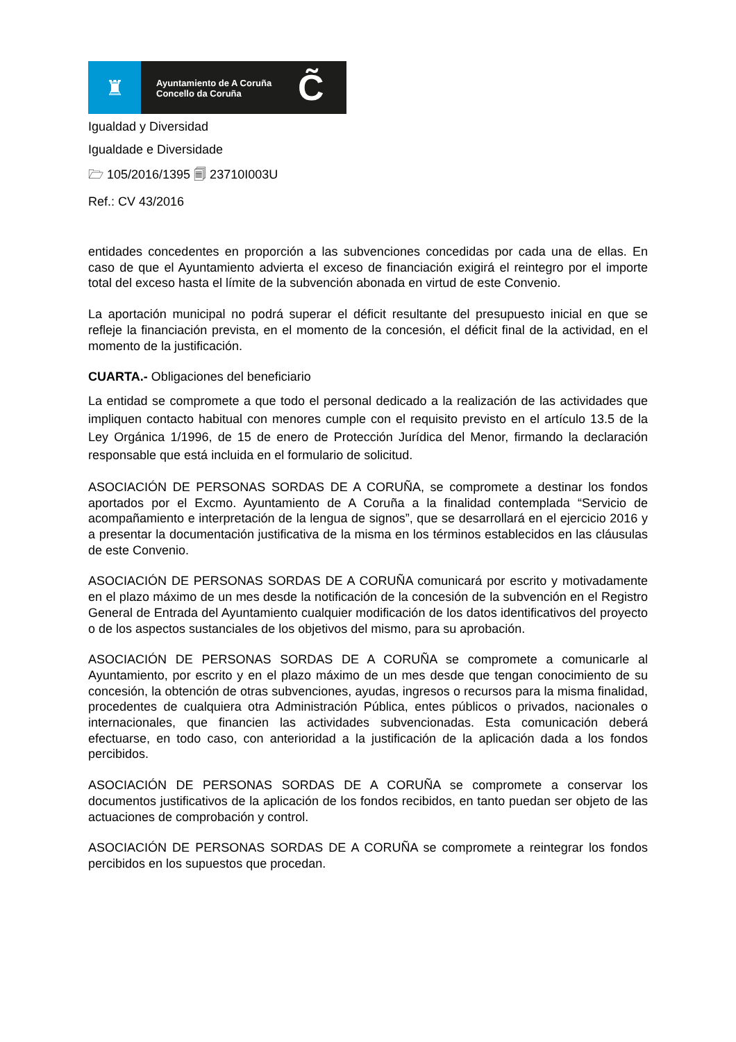♜
Ayuntamiento de A Coruña
Concello da Coruña
C̃
Igualdad y Diversidad
Igualdade e Diversidade
🗁 105/2016/1395 🗐 23710I003U
Ref.: CV 43/2016
entidades concedentes en proporción a las subvenciones concedidas por cada una de ellas. En caso de que el Ayuntamiento advierta el exceso de financiación exigirá el reintegro por el importe total del exceso hasta el límite de la subvención abonada en virtud de este Convenio.
La aportación municipal no podrá superar el déficit resultante del presupuesto inicial en que se refleje la financiación prevista, en el momento de la concesión, el déficit final de la actividad, en el momento de la justificación.
CUARTA.- Obligaciones del beneficiario
La entidad se compromete a que todo el personal dedicado a la realización de las actividades que impliquen contacto habitual con menores cumple con el requisito previsto en el artículo 13.5 de la Ley Orgánica 1/1996, de 15 de enero de Protección Jurídica del Menor, firmando la declaración responsable que está incluida en el formulario de solicitud.
ASOCIACIÓN DE PERSONAS SORDAS DE A CORUÑA, se compromete a destinar los fondos aportados por el Excmo. Ayuntamiento de A Coruña a la finalidad contemplada “Servicio de acompañamiento e interpretación de la lengua de signos”, que se desarrollará en el ejercicio 2016 y a presentar la documentación justificativa de la misma en los términos establecidos en las cláusulas de este Convenio.
ASOCIACIÓN DE PERSONAS SORDAS DE A CORUÑA comunicará por escrito y motivadamente en el plazo máximo de un mes desde la notificación de la concesión de la subvención en el Registro General de Entrada del Ayuntamiento cualquier modificación de los datos identificativos del proyecto o de los aspectos sustanciales de los objetivos del mismo, para su aprobación.
ASOCIACIÓN DE PERSONAS SORDAS DE A CORUÑA se compromete a comunicarle al Ayuntamiento, por escrito y en el plazo máximo de un mes desde que tengan conocimiento de su concesión, la obtención de otras subvenciones, ayudas, ingresos o recursos para la misma finalidad, procedentes de cualquiera otra Administración Pública, entes públicos o privados, nacionales o internacionales, que financien las actividades subvencionadas. Esta comunicación deberá efectuarse, en todo caso, con anterioridad a la justificación de la aplicación dada a los fondos percibidos.
ASOCIACIÓN DE PERSONAS SORDAS DE A CORUÑA se compromete a conservar los documentos justificativos de la aplicación de los fondos recibidos, en tanto puedan ser objeto de las actuaciones de comprobación y control.
ASOCIACIÓN DE PERSONAS SORDAS DE A CORUÑA se compromete a reintegrar los fondos percibidos en los supuestos que procedan.